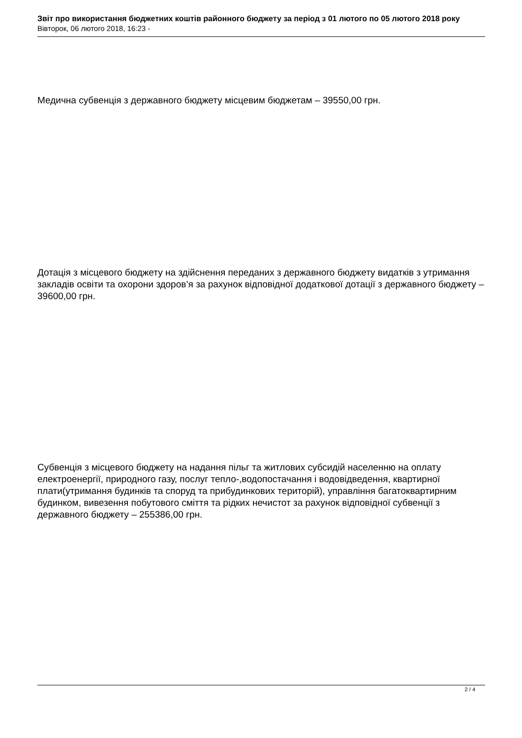Звіт про використання бюджетних коштів районного бюджету за період з 01 лютого по 05 лютого 2018 року
Вівторок, 06 лютого 2018, 16:23 -
Медична субвенція з державного бюджету місцевим бюджетам – 39550,00 грн.
Дотація з місцевого бюджету на здійснення переданих з державного бюджету видатків з утримання закладів освіти та охорони здоров’я за рахунок відповідної додаткової дотації з державного бюджету – 39600,00 грн.
Субвенція з місцевого бюджету на надання пільг та житлових субсидій населенню на оплату електроенергії, природного газу, послуг тепло-,водопостачання і водовідведення, квартирної плати(утримання будинків та споруд та прибудинкових територій), управління багатоквартирним будинком, вивезення побутового сміття та рідких нечистот за рахунок відповідної субвенції з державного бюджету – 255386,00 грн.
2 / 4